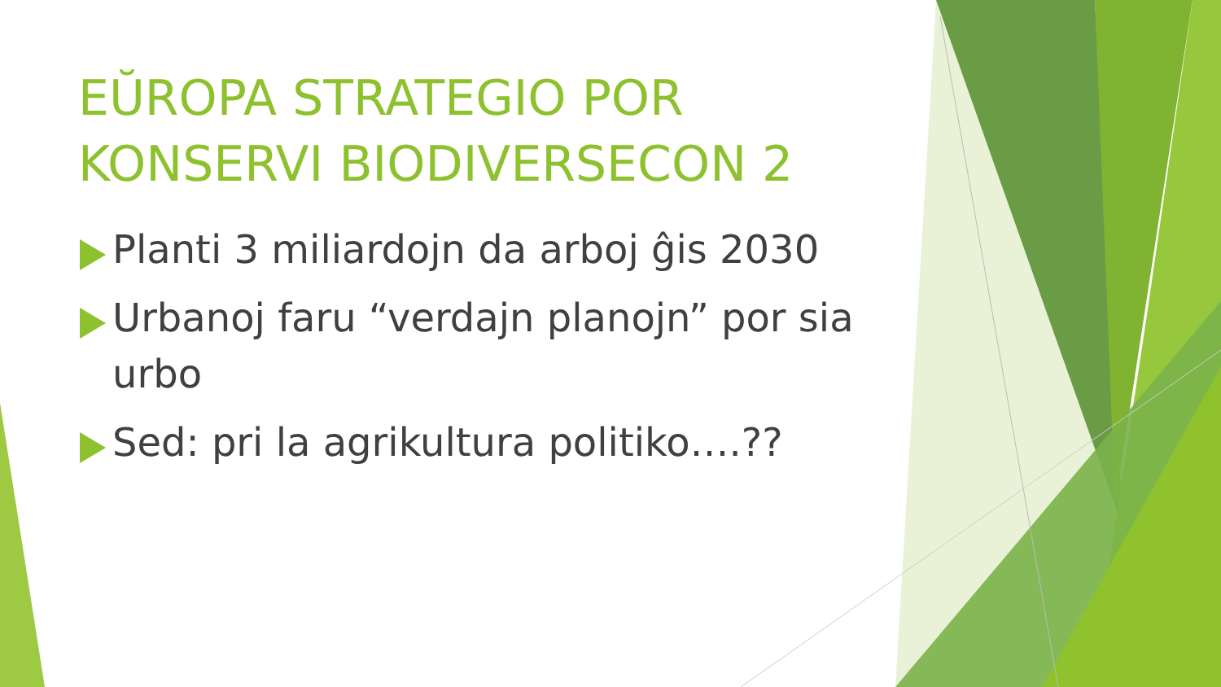EŬROPA STRATEGIO POR KONSERVI BIODIVERSECON 2
Planti 3 miliardojn da arboj ĝis 2030
Urbanoj faru “verdajn planojn” por sia urbo
Sed: pri la agrikultura politiko….??